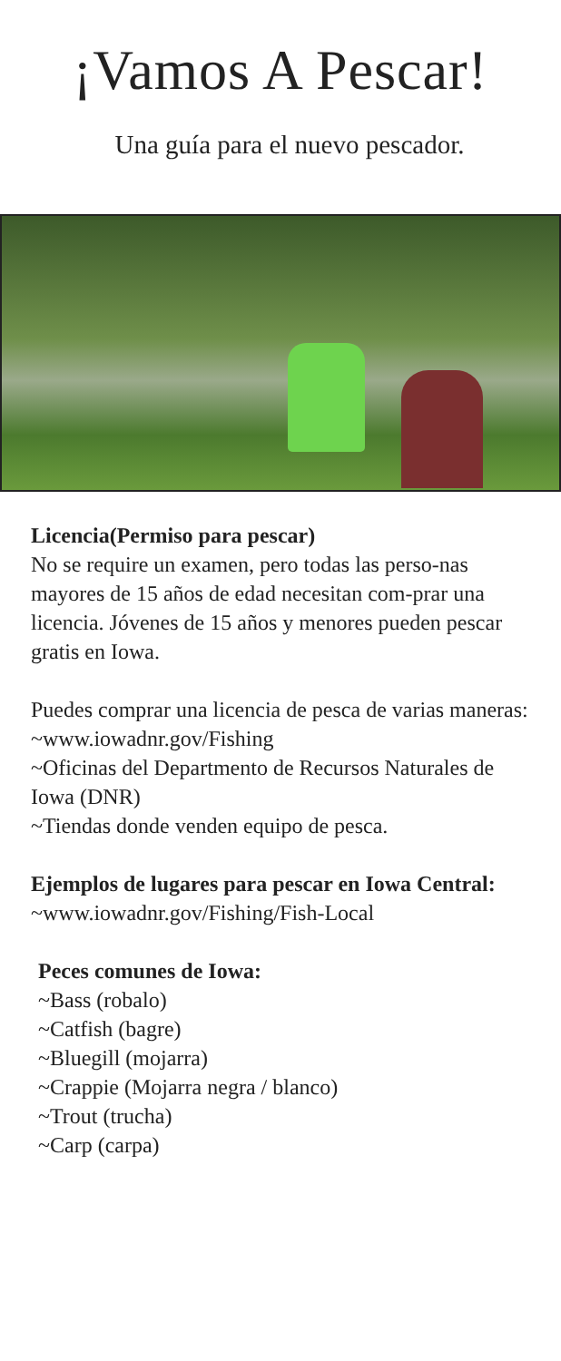¡Vamos A Pescar!
Una guía para el nuevo pescador.
Licencia(Permiso para pescar)
No se require un examen, pero todas las perso-nas mayores de 15 años de edad necesitan com-prar una licencia. Jóvenes de 15 años y menores pueden pescar gratis en Iowa.
Puedes comprar una licencia de pesca de varias maneras:
~www.iowadnr.gov/Fishing
~Oficinas del Departmento de Recursos Naturales de Iowa (DNR)
~Tiendas donde venden equipo de pesca.
Ejemplos de lugares para pescar en Iowa Central:
~www.iowadnr.gov/Fishing/Fish-Local
Peces comunes de Iowa:
~Bass (robalo)
~Catfish (bagre)
~Bluegill (mojarra)
~Crappie (Mojarra negra / blanco)
~Trout (trucha)
~Carp (carpa)